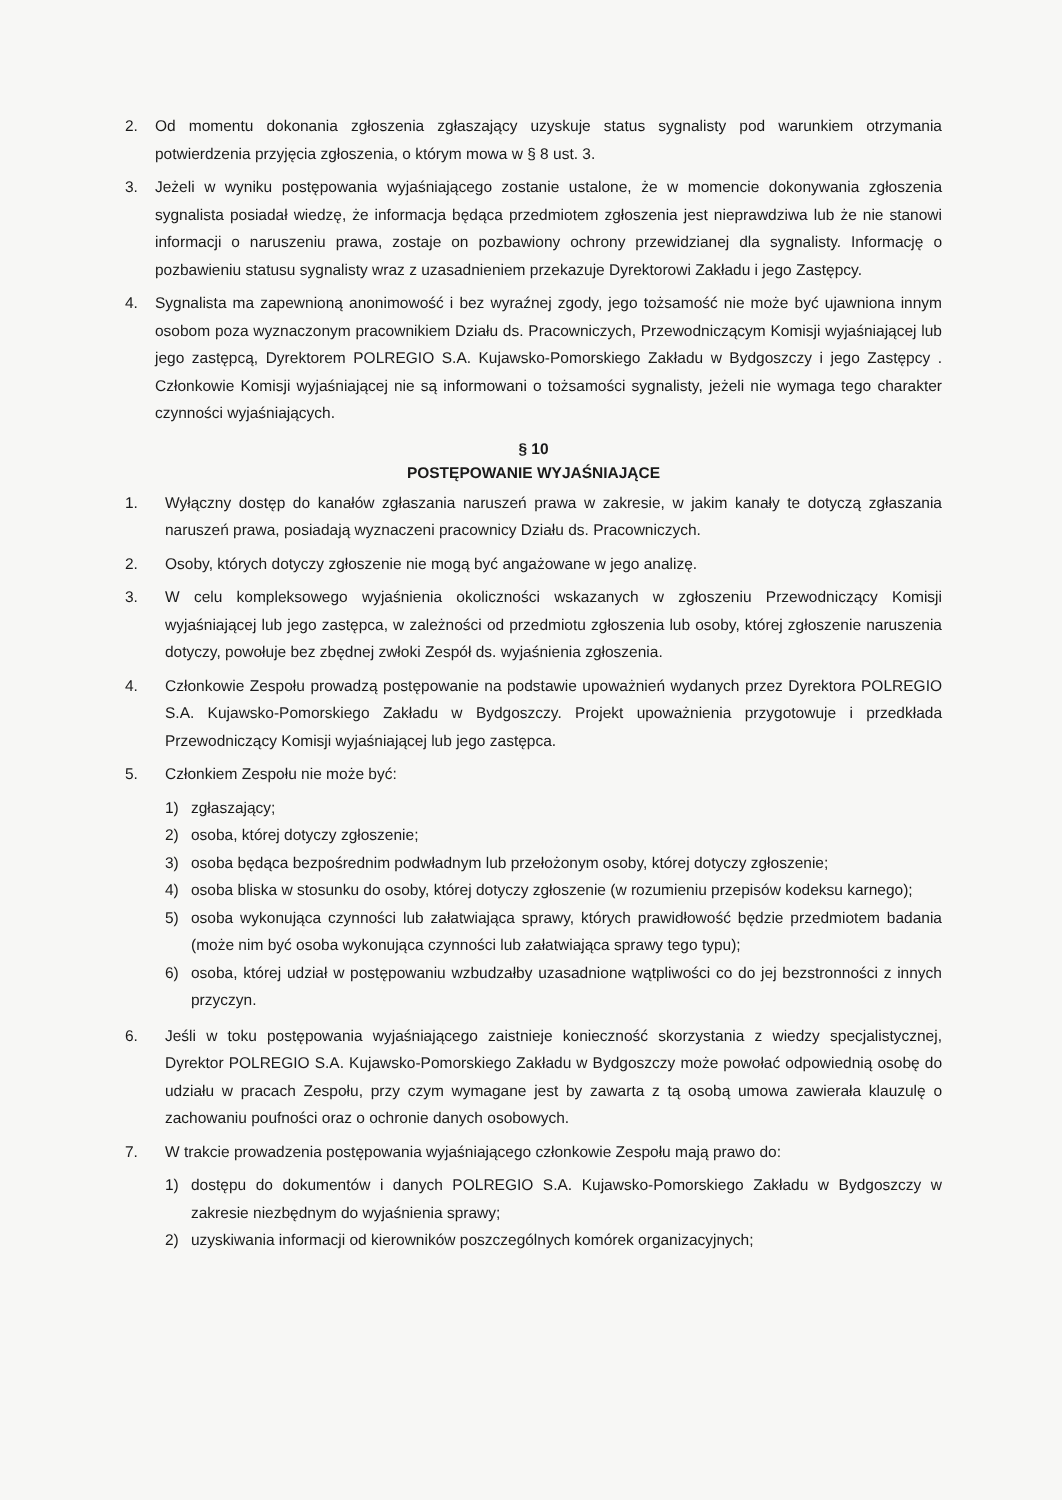2. Od momentu dokonania zgłoszenia zgłaszający uzyskuje status sygnalisty pod warunkiem otrzymania potwierdzenia przyjęcia zgłoszenia, o którym mowa w § 8 ust. 3.
3. Jeżeli w wyniku postępowania wyjaśniającego zostanie ustalone, że w momencie dokonywania zgłoszenia sygnalista posiadał wiedzę, że informacja będąca przedmiotem zgłoszenia jest nieprawdziwa lub że nie stanowi informacji o naruszeniu prawa, zostaje on pozbawiony ochrony przewidzianej dla sygnalisty. Informację o pozbawieniu statusu sygnalisty wraz z uzasadnieniem przekazuje Dyrektorowi Zakładu i jego Zastępcy.
4. Sygnalista ma zapewnioną anonimowość i bez wyraźnej zgody, jego tożsamość nie może być ujawniona innym osobom poza wyznaczonym pracownikiem Działu ds. Pracowniczych, Przewodniczącym Komisji wyjaśniającej lub jego zastępcą, Dyrektorem POLREGIO S.A. Kujawsko-Pomorskiego Zakładu w Bydgoszczy i jego Zastępcy . Członkowie Komisji wyjaśniającej nie są informowani o tożsamości sygnalisty, jeżeli nie wymaga tego charakter czynności wyjaśniających.
§ 10
POSTĘPOWANIE WYJAŚNIAJĄCE
1. Wyłączny dostęp do kanałów zgłaszania naruszeń prawa w zakresie, w jakim kanały te dotyczą zgłaszania naruszeń prawa, posiadają wyznaczeni pracownicy Działu ds. Pracowniczych.
2. Osoby, których dotyczy zgłoszenie nie mogą być angażowane w jego analizę.
3. W celu kompleksowego wyjaśnienia okoliczności wskazanych w zgłoszeniu Przewodniczący Komisji wyjaśniającej lub jego zastępca, w zależności od przedmiotu zgłoszenia lub osoby, której zgłoszenie naruszenia dotyczy, powołuje bez zbędnej zwłoki Zespół ds. wyjaśnienia zgłoszenia.
4. Członkowie Zespołu prowadzą postępowanie na podstawie upoważnień wydanych przez Dyrektora POLREGIO S.A. Kujawsko-Pomorskiego Zakładu w Bydgoszczy. Projekt upoważnienia przygotowuje i przedkłada Przewodniczący Komisji wyjaśniającej lub jego zastępca.
5. Członkiem Zespołu nie może być:
1) zgłaszający;
2) osoba, której dotyczy zgłoszenie;
3) osoba będąca bezpośrednim podwładnym lub przełożonym osoby, której dotyczy zgłoszenie;
4) osoba bliska w stosunku do osoby, której dotyczy zgłoszenie (w rozumieniu przepisów kodeksu karnego);
5) osoba wykonująca czynności lub załatwiająca sprawy, których prawidłowość będzie przedmiotem badania (może nim być osoba wykonująca czynności lub załatwiająca sprawy tego typu);
6) osoba, której udział w postępowaniu wzbudzałby uzasadnione wątpliwości co do jej bezstronności z innych przyczyn.
6. Jeśli w toku postępowania wyjaśniającego zaistnieje konieczność skorzystania z wiedzy specjalistycznej, Dyrektor POLREGIO S.A. Kujawsko-Pomorskiego Zakładu w Bydgoszczy może powołać odpowiednią osobę do udziału w pracach Zespołu, przy czym wymagane jest by zawarta z tą osobą umowa zawierała klauzulę o zachowaniu poufności oraz o ochronie danych osobowych.
7. W trakcie prowadzenia postępowania wyjaśniającego członkowie Zespołu mają prawo do:
1) dostępu do dokumentów i danych POLREGIO S.A. Kujawsko-Pomorskiego Zakładu w Bydgoszczy w zakresie niezbędnym do wyjaśnienia sprawy;
2) uzyskiwania informacji od kierowników poszczególnych komórek organizacyjnych;